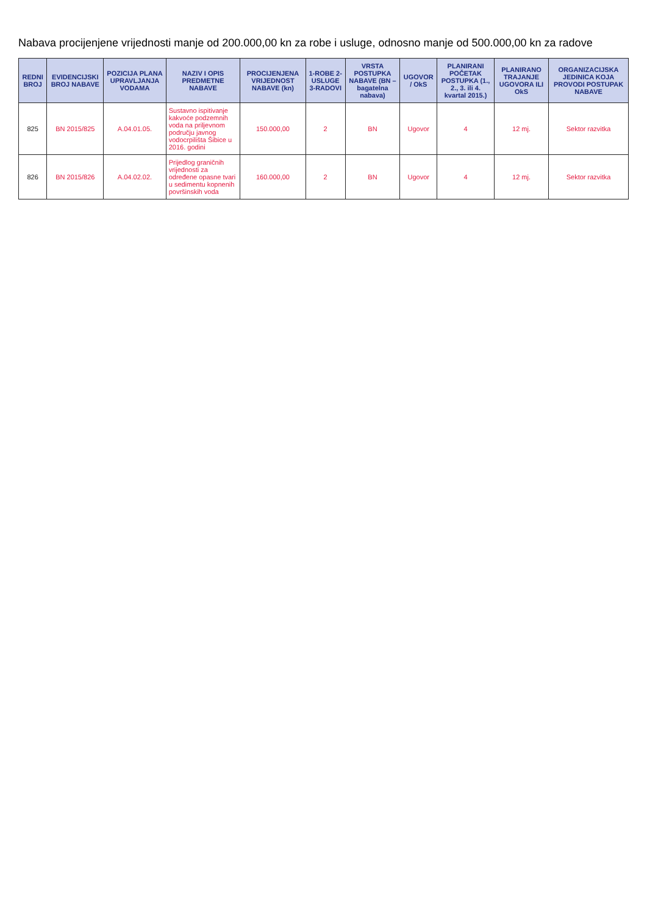Nabava procijenjene vrijednosti manje od 200.000,00 kn za robe i usluge, odnosno manje od 500.000,00 kn za radove
| REDNI BROJ | EVIDENCIJSKI BROJ NABAVE | POZICIJA PLANA UPRAVLJANJA VODAMA | NAZIV I OPIS PREDMETNE NABAVE | PROCIJENJENA VRIJEDNOST NABAVE (kn) | 1-ROBE 2-USLUGE 3-RADOVI | VRSTA POSTUPKA NABAVE (BN – bagatelna nabava) | UGOVOR / OkS | PLANIRANI POČETAK POSTUPKA (1., 2., 3. ili 4. kvartal 2015.) | PLANIRANO TRAJANJE UGOVORA ILI OkS | ORGANIZACIJSKA JEDINICA KOJA PROVODI POSTUPAK NABAVE |
| --- | --- | --- | --- | --- | --- | --- | --- | --- | --- | --- |
| 825 | BN 2015/825 | A.04.01.05. | Sustavno ispitivanje kakvoće podzemnih voda na priljevnom području javnog vodocrpilišta Šibice u 2016. godini | 150.000,00 | 2 | BN | Ugovor | 4 | 12 mj. | Sektor razvitka |
| 826 | BN 2015/826 | A.04.02.02. | Prijedlog graničnih vrijednosti za određene opasne tvari u sedimentu kopnenih površinskih voda | 160.000,00 | 2 | BN | Ugovor | 4 | 12 mj. | Sektor razvitka |